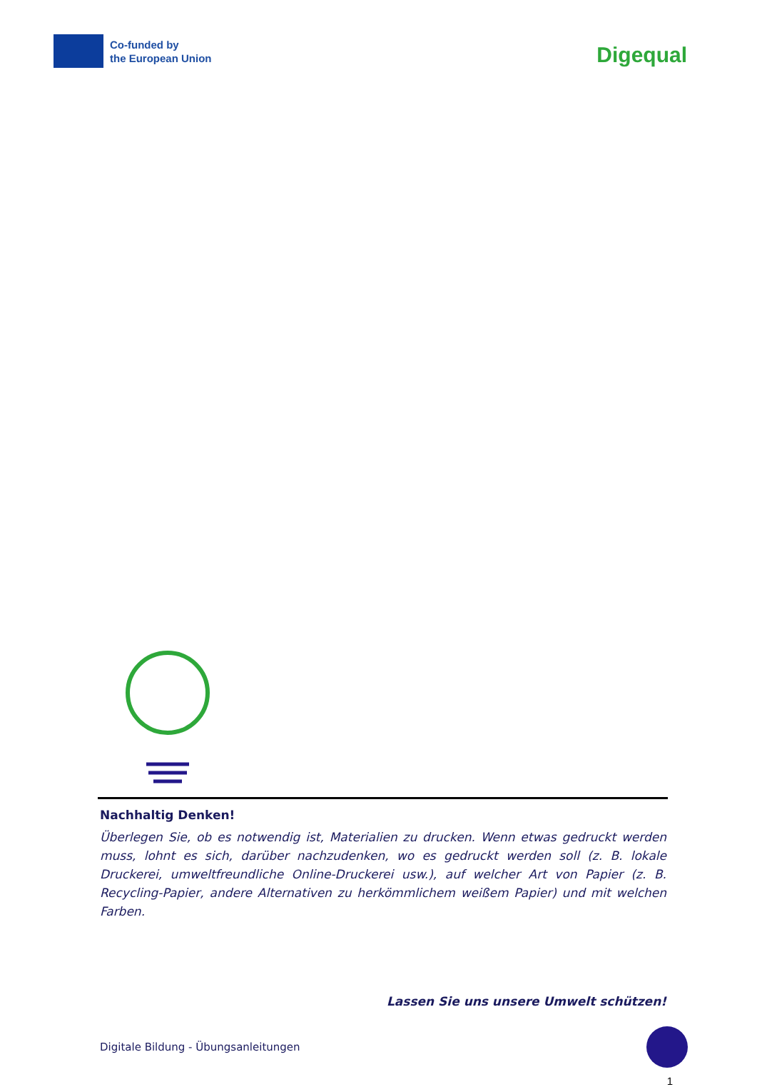Co-funded by
the European Union
Digequal
Nachhaltig Denken!
Überlegen Sie, ob es notwendig ist, Materialien zu drucken. Wenn etwas gedruckt werden muss, lohnt es sich, darüber nachzudenken, wo es gedruckt werden soll (z. B. lokale Druckerei, umweltfreundliche Online-Druckerei usw.), auf welcher Art von Papier (z. B. Recycling-Papier, andere Alternativen zu herkömmlichem weißem Papier) und mit welchen Farben.
Lassen Sie uns unsere Umwelt schützen!
Digitale Bildung - Übungsanleitungen
1